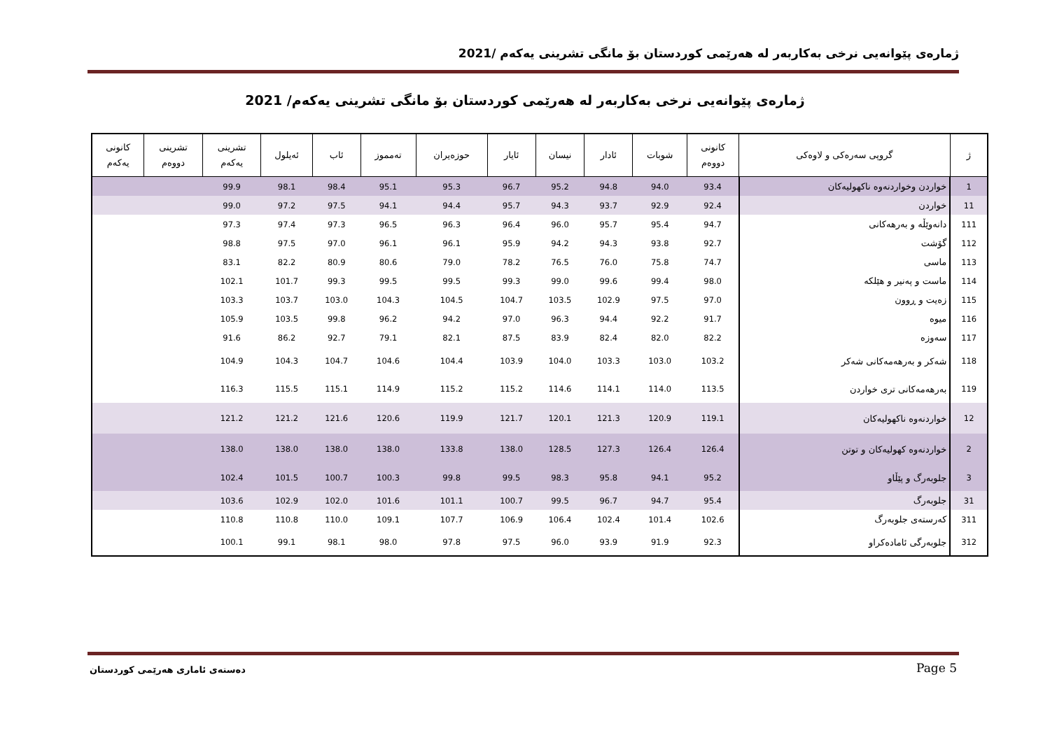ژمارەی پێوانەیی نرخی بەکاربەر لە هەرێمی کوردستان بۆ مانگی تشرینی یەکەم /2021
ژمارەی پێوانەیی نرخی بەکاربەر لە هەرێمی کوردستان بۆ مانگی تشرینی یەکەم/ 2021
| ژ | گروپی سەرەکی و لاوەکی | کانونی دووەم | شوبات | ئادار | نیسان | ئایار | حوزەیران | تەمموز | ئاب | ئەیلول | تشرینی یەکەم | تشرینی دووەم | کانونی یەکەم |
| --- | --- | --- | --- | --- | --- | --- | --- | --- | --- | --- | --- | --- | --- |
| 1 | خواردن وخواردنەوە ناکهولیەکان | 93.4 | 94.0 | 94.8 | 95.2 | 96.7 | 95.3 | 95.1 | 98.4 | 98.1 | 99.9 | | |
| 11 | خواردن | 92.4 | 92.9 | 93.7 | 94.3 | 95.7 | 94.4 | 94.1 | 97.5 | 97.2 | 99.0 | | |
| 111 | دانەوێڵە و بەرهەکانی | 94.7 | 95.4 | 95.7 | 96.0 | 96.4 | 96.3 | 96.5 | 97.3 | 97.4 | 97.3 | | |
| 112 | گۆشت | 92.7 | 93.8 | 94.3 | 94.2 | 95.9 | 96.1 | 96.1 | 97.0 | 97.5 | 98.8 | | |
| 113 | ماسی | 74.7 | 75.8 | 76.0 | 76.5 | 78.2 | 79.0 | 80.6 | 80.9 | 82.2 | 83.1 | | |
| 114 | ماست و پەنیر و هێلکە | 98.0 | 99.4 | 99.6 | 99.0 | 99.3 | 99.5 | 99.5 | 99.3 | 101.7 | 102.1 | | |
| 115 | زەیت و ڕوون | 97.0 | 97.5 | 102.9 | 103.5 | 104.7 | 104.5 | 104.3 | 103.0 | 103.7 | 103.3 | | |
| 116 | میوە | 91.7 | 92.2 | 94.4 | 96.3 | 97.0 | 94.2 | 96.2 | 99.8 | 103.5 | 105.9 | | |
| 117 | سەوزە | 82.2 | 82.0 | 82.4 | 83.9 | 87.5 | 82.1 | 79.1 | 92.7 | 86.2 | 91.6 | | |
| 118 | شەکر و بەرهەمەکانی شەکر | 103.2 | 103.0 | 103.3 | 104.0 | 103.9 | 104.4 | 104.6 | 104.7 | 104.3 | 104.9 | | |
| 119 | بەرهەمەکانی تری خواردن | 113.5 | 114.0 | 114.1 | 114.6 | 115.2 | 115.2 | 114.9 | 115.1 | 115.5 | 116.3 | | |
| 12 | خواردنەوە ناکهولیەکان | 119.1 | 120.9 | 121.3 | 120.1 | 121.7 | 119.9 | 120.6 | 121.6 | 121.2 | 121.2 | | |
| 2 | خواردنەوە کهولیەکان و توتن | 126.4 | 126.4 | 127.3 | 128.5 | 138.0 | 133.8 | 138.0 | 138.0 | 138.0 | 138.0 | | |
| 3 | جلوبەرگ و پێڵاو | 95.2 | 94.1 | 95.8 | 98.3 | 99.5 | 99.8 | 100.3 | 100.7 | 101.5 | 102.4 | | |
| 31 | جلوبەرگ | 95.4 | 94.7 | 96.7 | 99.5 | 100.7 | 101.1 | 101.6 | 102.0 | 102.9 | 103.6 | | |
| 311 | کەرستەی جلوبەرگ | 102.6 | 101.4 | 102.4 | 106.4 | 106.9 | 107.7 | 109.1 | 110.0 | 110.8 | 110.8 | | |
| 312 | جلوبەرگی ئامادەکراو | 92.3 | 91.9 | 93.9 | 96.0 | 97.5 | 97.8 | 98.0 | 98.1 | 99.1 | 100.1 | | |
دەستەی ئاماری هەرێمی کوردستان Page 5